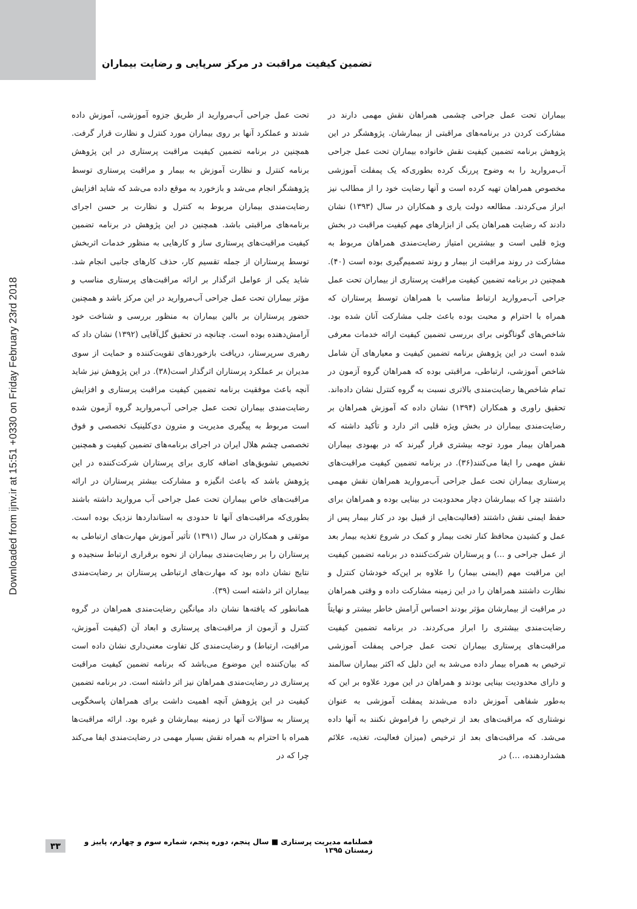Downloaded from ijnv.ir at 15:51 +0330 on Friday February 23rd 2018
تضمین کیفیت مراقبت در مرکز سرپایی و رضایت بیماران
تحت عمل جراحی آب‌مروارید از طریق جزوه آموزشی، آموزش داده شدند و عملکرد آنها بر روی بیماران مورد کنترل و نظارت قرار گرفت. همچنین در برنامه تضمین کیفیت مراقبت پرستاری در این پژوهش برنامه کنترل و نظارت آموزش به بیمار و مراقبت پرستاری توسط پژوهشگر انجام می‌شد و بازخورد به موقع داده می‌شد که شاید افزایش رضایت‌مندی بیماران مربوط به کنترل و نظارت بر حسن اجرای برنامه‌های مراقبتی باشد. همچنین در این پژوهش در برنامه تضمین کیفیت مراقبت‌های پرستاری ساز و کارهایی به منظور خدمات اثربخش توسط پرستاران از جمله تقسیم کار، حذف کارهای جانبی انجام شد. شاید یکی از عوامل اثرگذار بر ارائه مراقبت‌های پرستاری مناسب و مؤثر بیماران تحت عمل جراحی آب‌مروارید در این مرکز باشد و همچنین حضور پرستاران بر بالین بیماران به منظور بررسی و شناخت خود آرامش‌دهنده بوده است. چنانچه در تحقیق گل‌آقایی (۱۳۹۲) نشان داد که رهبری سرپرستار، دریافت بازخوردهای تقویت‌کننده و حمایت از سوی مدیران بر عملکرد پرستاران اثرگذار است(۳۸). در این پژوهش نیز شاید آنچه باعث موفقیت برنامه تضمین کیفیت مراقبت پرستاری و افزایش رضایت‌مندی بیماران تحت عمل جراحی آب‌مروارید گروه آزمون شده است مربوط به پیگیری مدیریت و مترون دی‌کلینیک تخصصی و فوق تخصصی چشم هلال ایران در اجرای برنامه‌های تضمین کیفیت و همچنین تخصیص تشویق‌های اضافه کاری برای پرستاران شرکت‌کننده در این پژوهش باشد که باعث انگیزه و مشارکت بیشتر پرستاران در ارائه مراقبت‌های خاص بیماران تحت عمل جراحی آب مرواريد داشته باشند بطوری‌که مراقبت‌های آنها تا حدودی به استانداردها نزدیک بوده است. موثقی و همکاران در سال (۱۳۹۱) تأثیر آموزش مهارت‌های ارتباطی به پرستاران را بر رضایت‌مندی بیماران از نحوه برقراری ارتباط سنجیده و نتایج نشان داده بود که مهارت‌های ارتباطی پرستاران بر رضایت‌مندی بیماران اثر داشته است (۳۹).
همانطور که یافته‌ها نشان داد میانگین رضایت‌مندی همراهان در گروه کنترل و آزمون از مراقبت‌های پرستاری و ابعاد آن (کیفیت آموزش، مراقبت، ارتباط) و رضایت‌مندی کل تفاوت معنی‌داری نشان داده است که بیان‌کننده این موضوع می‌باشد که برنامه تضمین کیفیت مراقبت پرستاری در رضایت‌مندی همراهان نیز اثر داشته است. در برنامه تضمین کیفیت در این پژوهش آنچه اهمیت داشت برای همراهان پاسخگویی پرستار به سؤالات آنها در زمینه بیمارشان و غیره بود. ارائه مراقبت‌ها همراه با احترام به همراه نقش بسیار مهمی در رضایت‌مندی ایفا می‌کند چرا که در
بیماران تحت عمل جراحی چشمی همراهان نقش مهمی دارند در مشارکت کردن در برنامه‌های مراقبتی از بیمارشان. پژوهشگر در این پژوهش برنامه تضمین کیفیت نقش خانواده بیماران تحت عمل جراحی آب‌مروارید را به وضوح پررنگ کرده بطوری‌که یک پمفلت آموزشی مخصوص همراهان تهیه کرده است و آنها رضایت خود را از مطالب نیز ابراز می‌کردند. مطالعه دولت یاری و همکاران در سال (۱۳۹۳) نشان دادند که رضایت همراهان یکی از ابزارهای مهم کیفیت مراقبت در بخش ویژه قلبی است و بیشترین امتیاز رضایت‌مندی همراهان مربوط به مشارکت در روند مراقبت از بیمار و روند تصمیم‌گیری بوده است (۴۰). همچنین در برنامه تضمین کیفیت مراقبت پرستاری از بیماران تحت عمل جراحی آب‌مروارید ارتباط مناسب با همراهان توسط پرستاران که همراه با احترام و محبت بوده باعث جلب مشارکت آنان شده بود. شاخص‌های گوناگونی برای بررسی تضمین کیفیت ارائه خدمات معرفی شده است در این پژوهش برنامه تضمین کیفیت و معیارهای آن شامل شاخص آموزشی، ارتباطی، مراقبتی بوده که همراهان گروه آزمون در تمام شاخص‌ها رضایت‌مندی بالاتری نسبت به گروه کنترل نشان داده‌اند. تحقیق راوری و همکاران (۱۳۹۴) نشان داده که آموزش همراهان بر رضایت‌مندی بیماران در بخش ویژه قلبی اثر دارد و تأکید داشته که همراهان بیمار مورد توجه بیشتری قرار گیرند که در بهبودی بیماران نقش مهمی را ایفا می‌کنند(۳۶). در برنامه تضمین کیفیت مراقبت‌های پرستاری بیماران تحت عمل جراحی آب‌مروارید همراهان نقش مهمی داشتند چرا که بیمارشان دچار محدودیت در بینایی بوده و همراهان برای حفظ ایمنی نقش داشتند (فعالیت‌هایی از قبیل بود در کنار بیمار پس از عمل و کشیدن محافظ کنار تخت بیمار و کمک در شروع تغذیه بیمار بعد از عمل جراحی و ...) و پرستاران شرکت‌کننده در برنامه تضمین کیفیت این مراقبت مهم (ایمنی بیمار) را علاوه بر این‌که خودشان کنترل و نظارت داشتند همراهان را در این زمینه مشارکت داده و وقتی همراهان در مراقبت از بیمارشان مؤثر بودند احساس آرامش خاطر بیشتر و نهایتاً رضایت‌مندی بیشتری را ابراز می‌کردند. در برنامه تضمین کیفیت مراقبت‌های پرستاری بیماران تحت عمل جراحی پمفلت آموزشی ترخیص به همراه بیمار داده می‌شد به این دلیل که اکثر بیماران سالمند و دارای محدودیت بینایی بودند و همراهان در این مورد علاوه بر این که به‌طور شفاهی آموزش داده می‌شدند پمفلت آموزشی به عنوان نوشتاری که مراقبت‌های بعد از ترخیص را فراموش نکنند به آنها داده می‌شد. که مراقبت‌های بعد از ترخیص (میزان فعالیت، تغذیه، علائم هشداردهنده، ...) در
فصلنامه مدیریت پرستاری ■ سال پنجم، دوره پنجم، شماره سوم و چهارم، پاییز و زمستان ۱۳۹۵ ۳۳